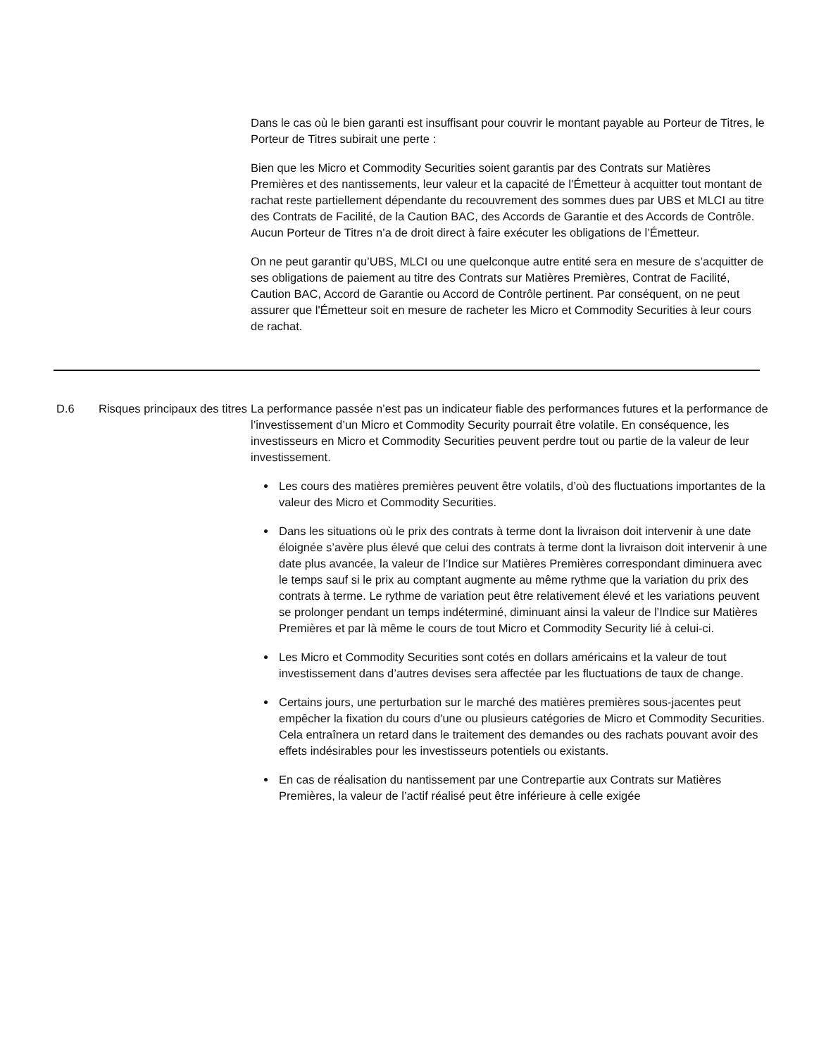Dans le cas où le bien garanti est insuffisant pour couvrir le montant payable au Porteur de Titres, le Porteur de Titres subirait une perte :
Bien que les Micro et Commodity Securities soient garantis par des Contrats sur Matières Premières et des nantissements, leur valeur et la capacité de l’Émetteur à acquitter tout montant de rachat reste partiellement dépendante du recouvrement des sommes dues par UBS et MLCI au titre des Contrats de Facilité, de la Caution BAC, des Accords de Garantie et des Accords de Contrôle. Aucun Porteur de Titres n’a de droit direct à faire exécuter les obligations de l’Émetteur.
On ne peut garantir qu’UBS, MLCI ou une quelconque autre entité sera en mesure de s’acquitter de ses obligations de paiement au titre des Contrats sur Matières Premières, Contrat de Facilité, Caution BAC, Accord de Garantie ou Accord de Contrôle pertinent. Par conséquent, on ne peut assurer que l'Émetteur soit en mesure de racheter les Micro et Commodity Securities à leur cours de rachat.
| D.6 | Risques principaux des titres | La performance passée n’est pas un indicateur fiable des performances futures et la performance de l’investissement d’un Micro et Commodity Security pourrait être volatile. En conséquence, les investisseurs en Micro et Commodity Securities peuvent perdre tout ou partie de la valeur de leur investissement. Les cours des matières premières peuvent être volatils, d’où des fluctuations importantes de la valeur des Micro et Commodity Securities. Dans les situations où le prix des contrats à terme dont la livraison doit intervenir à une date éloignée s’avère plus élevé que celui des contrats à terme dont la livraison doit intervenir à une date plus avancée, la valeur de l’Indice sur Matières Premières correspondant diminuera avec le temps sauf si le prix au comptant augmente au même rythme que la variation du prix des contrats à terme. Le rythme de variation peut être relativement élevé et les variations peuvent se prolonger pendant un temps indéterminé, diminuant ainsi la valeur de l’Indice sur Matières Premières et par là même le cours de tout Micro et Commodity Security lié à celui-ci. Les Micro et Commodity Securities sont cotés en dollars américains et la valeur de tout investissement dans d’autres devises sera affectée par les fluctuations de taux de change. Certains jours, une perturbation sur le marché des matières premières sous-jacentes peut empêcher la fixation du cours d'une ou plusieurs catégories de Micro et Commodity Securities. Cela entraînera un retard dans le traitement des demandes ou des rachats pouvant avoir des effets indésirables pour les investisseurs potentiels ou existants. En cas de réalisation du nantissement par une Contrepartie aux Contrats sur Matières Premières, la valeur de l’actif réalisé peut être inférieure à celle exigée |